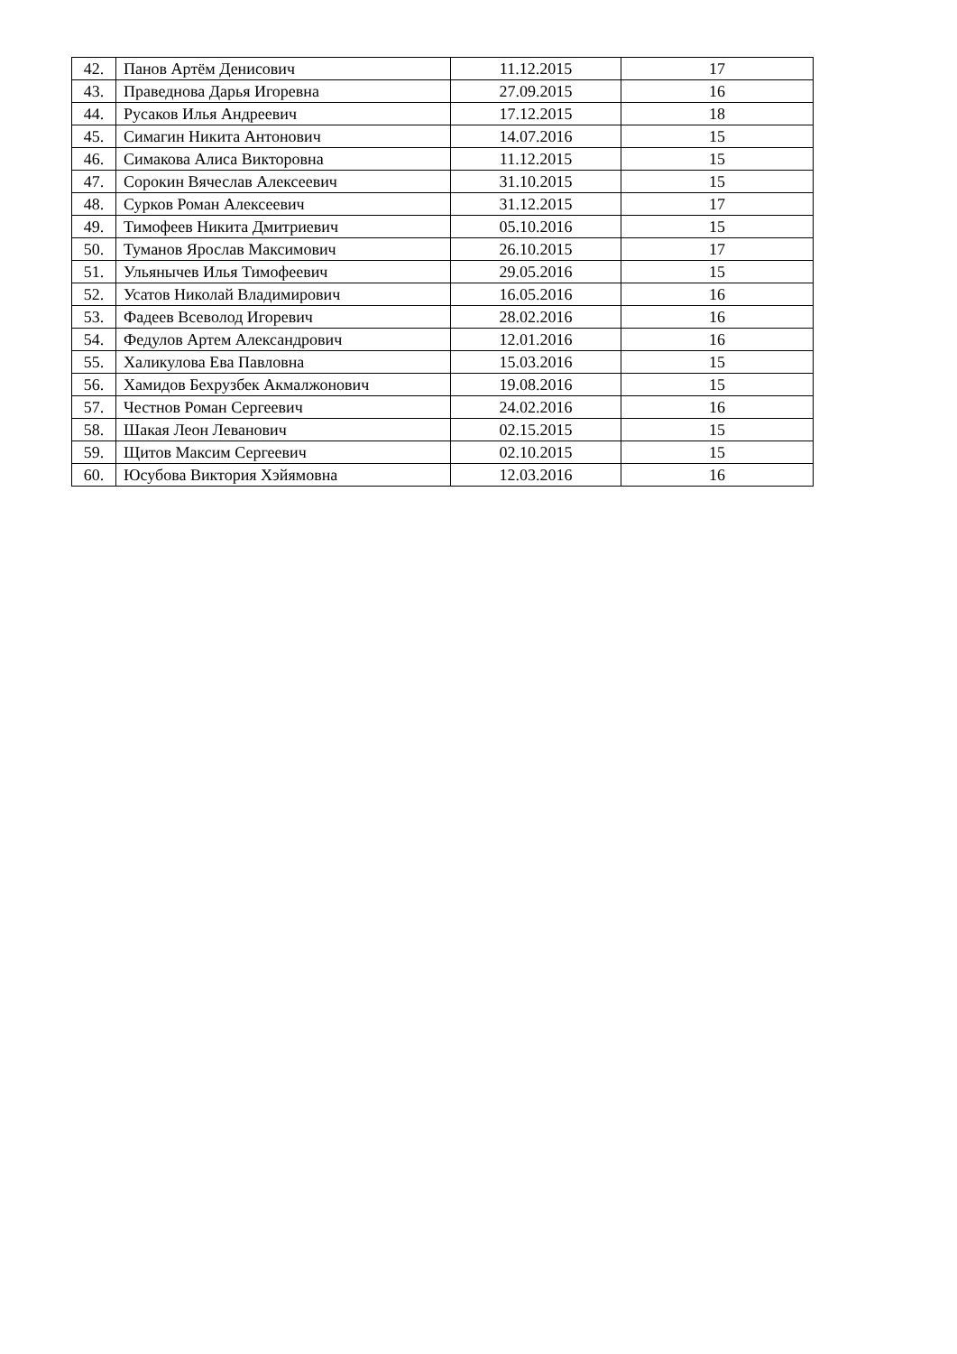| 42. | Панов Артём Денисович | 11.12.2015 | 17 |
| 43. | Праведнова Дарья Игоревна | 27.09.2015 | 16 |
| 44. | Русаков Илья Андреевич | 17.12.2015 | 18 |
| 45. | Симагин Никита Антонович | 14.07.2016 | 15 |
| 46. | Симакова Алиса Викторовна | 11.12.2015 | 15 |
| 47. | Сорокин Вячеслав Алексеевич | 31.10.2015 | 15 |
| 48. | Сурков Роман Алексеевич | 31.12.2015 | 17 |
| 49. | Тимофеев Никита Дмитриевич | 05.10.2016 | 15 |
| 50. | Туманов Ярослав Максимович | 26.10.2015 | 17 |
| 51. | Ульянычев Илья Тимофеевич | 29.05.2016 | 15 |
| 52. | Усатов Николай Владимирович | 16.05.2016 | 16 |
| 53. | Фадеев Всеволод Игоревич | 28.02.2016 | 16 |
| 54. | Федулов Артем Александрович | 12.01.2016 | 16 |
| 55. | Халикулова Ева Павловна | 15.03.2016 | 15 |
| 56. | Хамидов Бехрузбек Акмалжонович | 19.08.2016 | 15 |
| 57. | Честнов Роман Сергеевич | 24.02.2016 | 16 |
| 58. | Шакая Леон Леванович | 02.15.2015 | 15 |
| 59. | Щитов Максим Сергеевич | 02.10.2015 | 15 |
| 60. | Юсубова Виктория Хэйямовна | 12.03.2016 | 16 |